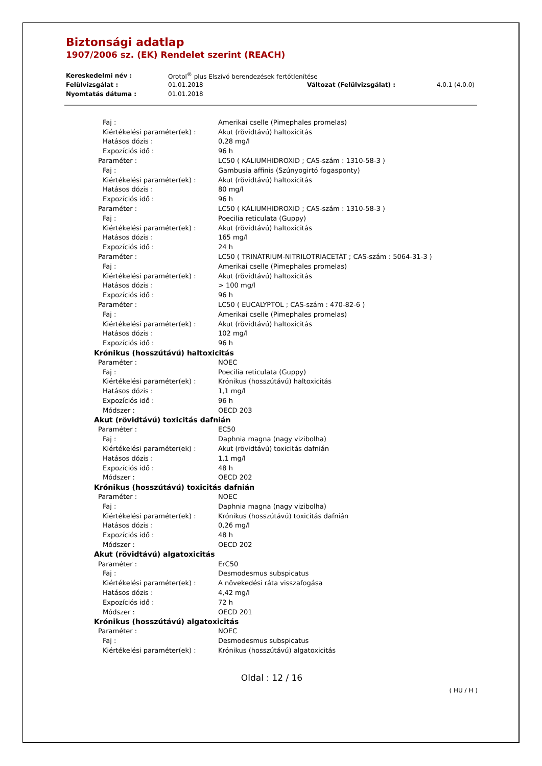Biztonsági adatlap
1907/2006 sz. (EK) Rendelet szerint (REACH)
| Kereskedelmi név : | Orotol<sup>®</sup> plus Elszívó berendezések fertőtlenítése | | |
| Felülvizsgálat : | 01.01.2018 | Változat (Felülvizsgálat) : | 4.0.1 (4.0.0) |
| Nyomtatás dátuma : | 01.01.2018 | | |
| Faj : | Amerikai cselle (Pimephales promelas) |
| Kiértékelési paraméter(ek) : | Akut (rövidtávú) haltoxicitás |
| Hatásos dózis : | 0,28 mg/l |
| Expozíciós idő : | 96 h |
| Paraméter : | LC50 ( KÁLIUMHIDROXID ; CAS-szám : 1310-58-3 ) |
| Faj : | Gambusia affinis (Szúnyogirtó fogasponty) |
| Kiértékelési paraméter(ek) : | Akut (rövidtávú) haltoxicitás |
| Hatásos dózis : | 80 mg/l |
| Expozíciós idő : | 96 h |
| Paraméter : | LC50 ( KÁLIUMHIDROXID ; CAS-szám : 1310-58-3 ) |
| Faj : | Poecilia reticulata (Guppy) |
| Kiértékelési paraméter(ek) : | Akut (rövidtávú) haltoxicitás |
| Hatásos dózis : | 165 mg/l |
| Expozíciós idő : | 24 h |
| Paraméter : | LC50 ( TRINÁTRIUM-NITRILOTRIACETÁT ; CAS-szám : 5064-31-3 ) |
| Faj : | Amerikai cselle (Pimephales promelas) |
| Kiértékelési paraméter(ek) : | Akut (rövidtávú) haltoxicitás |
| Hatásos dózis : | > 100 mg/l |
| Expozíciós idő : | 96 h |
| Paraméter : | LC50 ( EUCALYPTOL ; CAS-szám : 470-82-6 ) |
| Faj : | Amerikai cselle (Pimephales promelas) |
| Kiértékelési paraméter(ek) : | Akut (rövidtávú) haltoxicitás |
| Hatásos dózis : | 102 mg/l |
| Expozíciós idő : | 96 h |
| Krónikus (hosszútávú) haltoxicitás | |
| Paraméter : | NOEC |
| Faj : | Poecilia reticulata (Guppy) |
| Kiértékelési paraméter(ek) : | Krónikus (hosszútávú) haltoxicitás |
| Hatásos dózis : | 1,1 mg/l |
| Expozíciós idő : | 96 h |
| Módszer : | OECD 203 |
| Akut (rövidtávú) toxicitás dafnián | |
| Paraméter : | EC50 |
| Faj : | Daphnia magna (nagy vizibolha) |
| Kiértékelési paraméter(ek) : | Akut (rövidtávú) toxicitás dafnián |
| Hatásos dózis : | 1,1 mg/l |
| Expozíciós idő : | 48 h |
| Módszer : | OECD 202 |
| Krónikus (hosszútávú) toxicitás dafnián | |
| Paraméter : | NOEC |
| Faj : | Daphnia magna (nagy vizibolha) |
| Kiértékelési paraméter(ek) : | Krónikus (hosszútávú) toxicitás dafnián |
| Hatásos dózis : | 0,26 mg/l |
| Expozíciós idő : | 48 h |
| Módszer : | OECD 202 |
| Akut (rövidtávú) algatoxicitás | |
| Paraméter : | ErC50 |
| Faj : | Desmodesmus subspicatus |
| Kiértékelési paraméter(ek) : | A növekedési ráta visszafogása |
| Hatásos dózis : | 4,42 mg/l |
| Expozíciós idő : | 72 h |
| Módszer : | OECD 201 |
| Krónikus (hosszútávú) algatoxicitás | |
| Paraméter : | NOEC |
| Faj : | Desmodesmus subspicatus |
| Kiértékelési paraméter(ek) : | Krónikus (hosszútávú) algatoxicitás |
Oldal : 12 / 16
( HU / H )